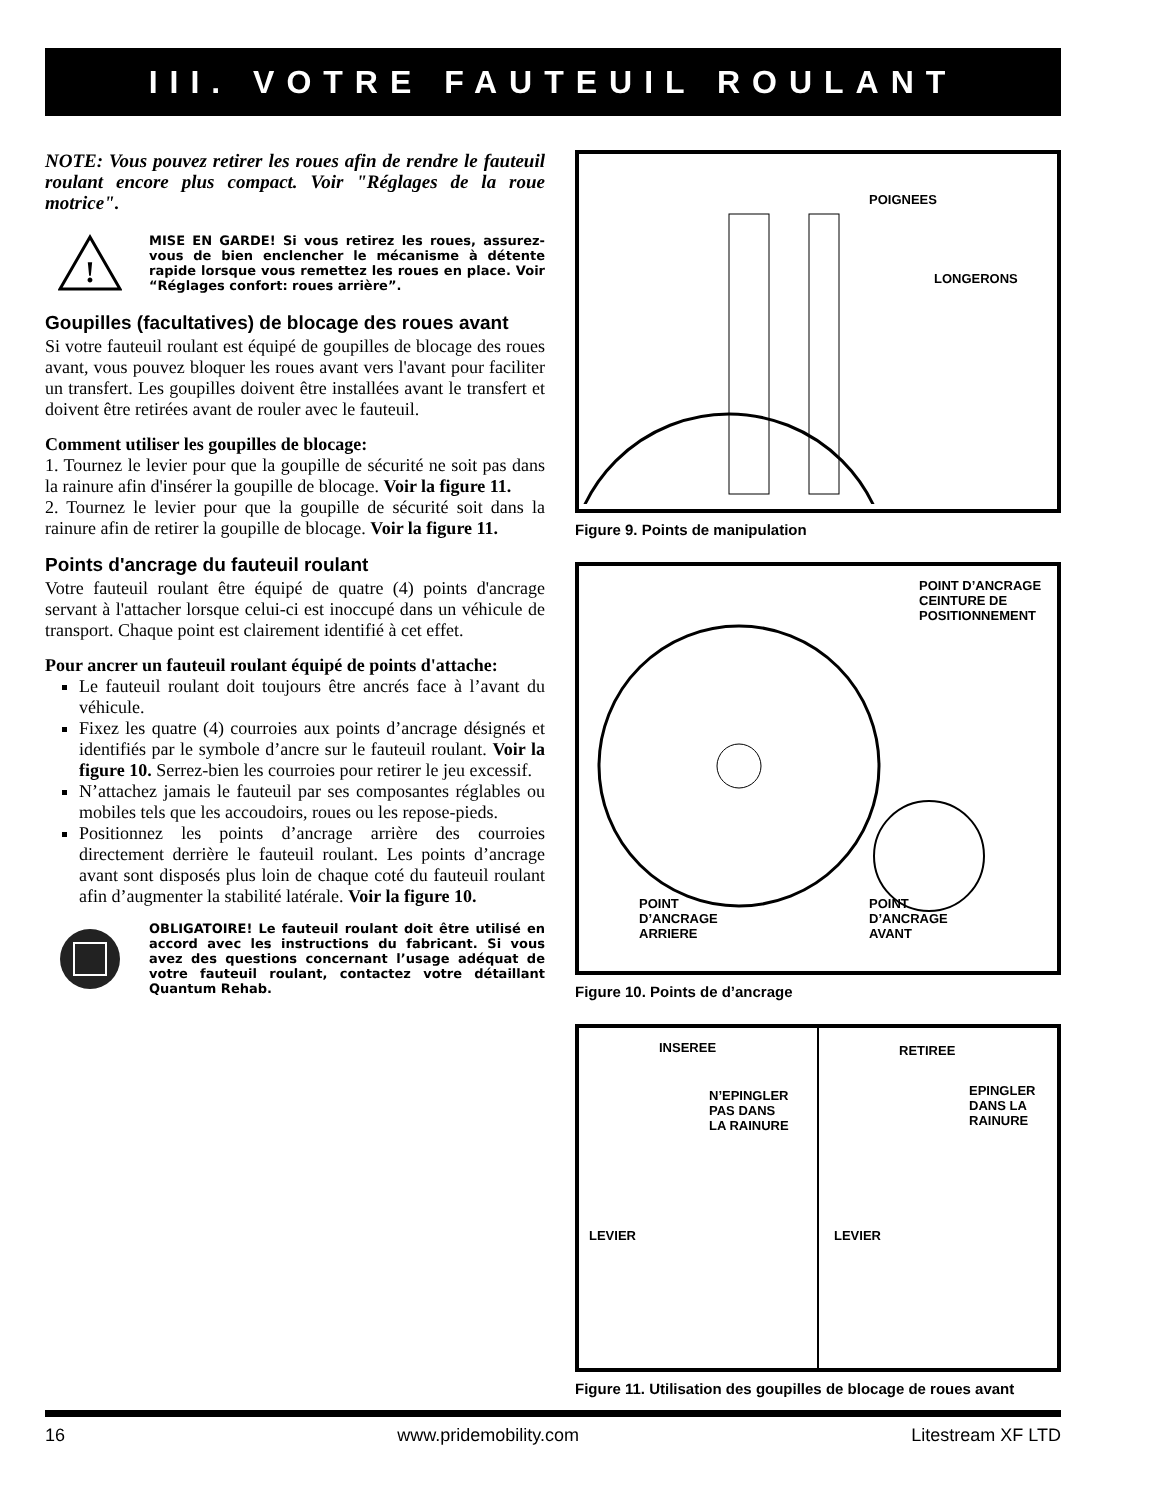III. VOTRE FAUTEUIL ROULANT
NOTE: Vous pouvez retirer les roues afin de rendre le fauteuil roulant encore plus compact. Voir "Réglages de la roue motrice".
!
MISE EN GARDE! Si vous retirez les roues, assurez-vous de bien enclencher le mécanisme à détente rapide lorsque vous remettez les roues en place. Voir “Réglages confort: roues arrière”.
Goupilles (facultatives) de blocage des roues avant
Si votre fauteuil roulant est équipé de goupilles de blocage des roues avant, vous pouvez bloquer les roues avant vers l'avant pour faciliter un transfert. Les goupilles doivent être installées avant le transfert et doivent être retirées avant de rouler avec le fauteuil.
Comment utiliser les goupilles de blocage:
1. Tournez le levier pour que la goupille de sécurité ne soit pas dans la rainure afin d'insérer la goupille de blocage. Voir la figure 11.
2. Tournez le levier pour que la goupille de sécurité soit dans la rainure afin de retirer la goupille de blocage. Voir la figure 11.
Points d'ancrage du fauteuil roulant
Votre fauteuil roulant être équipé de quatre (4) points d'ancrage servant à l'attacher lorsque celui-ci est inoccupé dans un véhicule de transport. Chaque point est clairement identifié à cet effet.
Pour ancrer un fauteuil roulant équipé de points d'attache:
Le fauteuil roulant doit toujours être ancrés face à l’avant du véhicule.
Fixez les quatre (4) courroies aux points d’ancrage désignés et identifiés par le symbole d’ancre sur le fauteuil roulant. Voir la figure 10. Serrez-bien les courroies pour retirer le jeu excessif.
N’attachez jamais le fauteuil par ses composantes réglables ou mobiles tels que les accoudoirs, roues ou les repose-pieds.
Positionnez les points d’ancrage arrière des courroies directement derrière le fauteuil roulant. Les points d’ancrage avant sont disposés plus loin de chaque coté du fauteuil roulant afin d’augmenter la stabilité latérale. Voir la figure 10.
OBLIGATOIRE! Le fauteuil roulant doit être utilisé en accord avec les instructions du fabricant. Si vous avez des questions concernant l’usage adéquat de votre fauteuil roulant, contactez votre détaillant Quantum Rehab.
POIGNEES
LONGERONS
Figure 9. Points de manipulation
POINT D’ANCRAGE
CEINTURE DE
POSITIONNEMENT
POINT
D’ANCRAGE
ARRIERE
POINT
D’ANCRAGE
AVANT
Figure 10. Points de d’ancrage
INSEREE
N’EPINGLER
PAS DANS
LA RAINURE
LEVIER
RETIREE
EPINGLER
DANS LA
RAINURE
LEVIER
Figure 11. Utilisation des goupilles de blocage de roues avant
16 www.pridemobility.com Litestream XF LTD